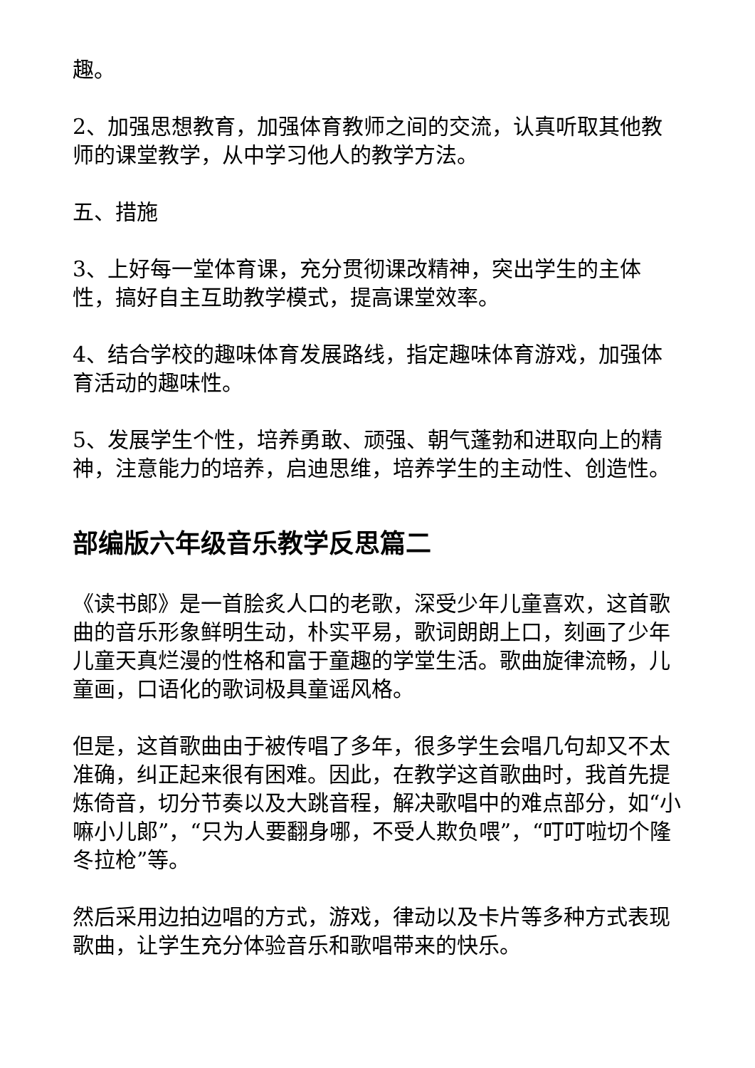趣。
2、加强思想教育，加强体育教师之间的交流，认真听取其他教师的课堂教学，从中学习他人的教学方法。
五、措施
3、上好每一堂体育课，充分贯彻课改精神，突出学生的主体性，搞好自主互助教学模式，提高课堂效率。
4、结合学校的趣味体育发展路线，指定趣味体育游戏，加强体育活动的趣味性。
5、发展学生个性，培养勇敢、顽强、朝气蓬勃和进取向上的精神，注意能力的培养，启迪思维，培养学生的主动性、创造性。
部编版六年级音乐教学反思篇二
《读书郎》是一首脍炙人口的老歌，深受少年儿童喜欢，这首歌曲的音乐形象鲜明生动，朴实平易，歌词朗朗上口，刻画了少年儿童天真烂漫的性格和富于童趣的学堂生活。歌曲旋律流畅，儿童画，口语化的歌词极具童谣风格。
但是，这首歌曲由于被传唱了多年，很多学生会唱几句却又不太准确，纠正起来很有困难。因此，在教学这首歌曲时，我首先提炼倚音，切分节奏以及大跳音程，解决歌唱中的难点部分，如“小嘛小儿郎”，“只为人要翻身哪，不受人欺负喂”，“叮叮啦切个隆冬拉枪”等。
然后采用边拍边唱的方式，游戏，律动以及卡片等多种方式表现歌曲，让学生充分体验音乐和歌唱带来的快乐。